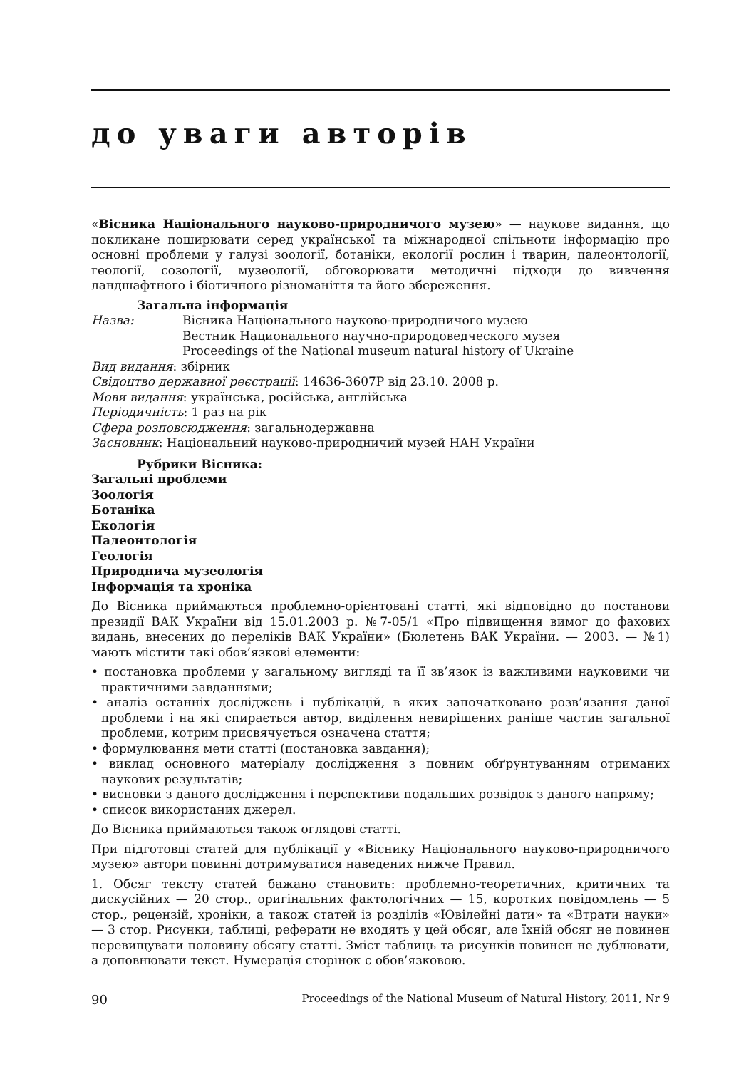до уваги авторів
«Вісника Національного науково-природничого музею» — наукове видання, що покликане поширювати серед української та міжнародної спільноти інформацію про основні проблеми у галузі зоології, ботаніки, екології рослин і тварин, палеонтології, геології, созології, музеології, обговорювати методичні підходи до вивчення ландшафтного і біотичного різноманіття та його збереження.
Загальна інформація
Назва: Вісника Національного науково-природничого музею
Вестник Национального научно-природоведческого музея
Proceedings of the National museum natural history of Ukraine
Вид видання: збірник
Свідоцтво державної реєстрації: 14636-3607Р від 23.10. 2008 р.
Мови видання: українська, російська, англійська
Періодичність: 1 раз на рік
Сфера розповсюдження: загальнодержавна
Засновник: Національний науково-природничий музей НАН України
Рубрики Вісника:
Загальні проблеми
Зоологія
Ботаніка
Екологія
Палеонтологія
Геологія
Природнича музеологія
Інформація та хроніка
До Вісника приймаються проблемно-орієнтовані статті, які відповідно до постанови президії ВАК України від 15.01.2003 р. №7-05/1 «Про підвищення вимог до фахових видань, внесених до переліків ВАК України» (Бюлетень ВАК України. — 2003. — №1) мають містити такі обов’язкові елементи:
• постановка проблеми у загальному вигляді та її зв’язок із важливими науковими чи практичними завданнями;
• аналіз останніх досліджень і публікацій, в яких започатковано розв’язання даної проблеми і на які спирається автор, виділення невирішених раніше частин загальної проблеми, котрим присвячується означена стаття;
• формулювання мети статті (постановка завдання);
• виклад основного матеріалу дослідження з повним обґрунтуванням отриманих наукових результатів;
• висновки з даного дослідження і перспективи подальших розвідок з даного напряму;
• список використаних джерел.
До Вісника приймаються також оглядові статті.
При підготовці статей для публікації у «Віснику Національного науково-природничого музею» автори повинні дотримуватися наведених нижче Правил.
1. Обсяг тексту статей бажано становить: проблемно-теоретичних, критичних та дискусійних — 20 стор., оригінальних фактологічних — 15, коротких повідомлень — 5 стор., рецензій, хроніки, а також статей із розділів «Ювілейні дати» та «Втрати науки» — 3 стор. Рисунки, таблиці, реферати не входять у цей обсяг, але їхній обсяг не повинен перевищувати половину обсягу статті. Зміст таблиць та рисунків повинен не дублювати, а доповнювати текст. Нумерація сторінок є обов’язковою.
90 Proceedings of the National Museum of Natural History, 2011, Nr 9